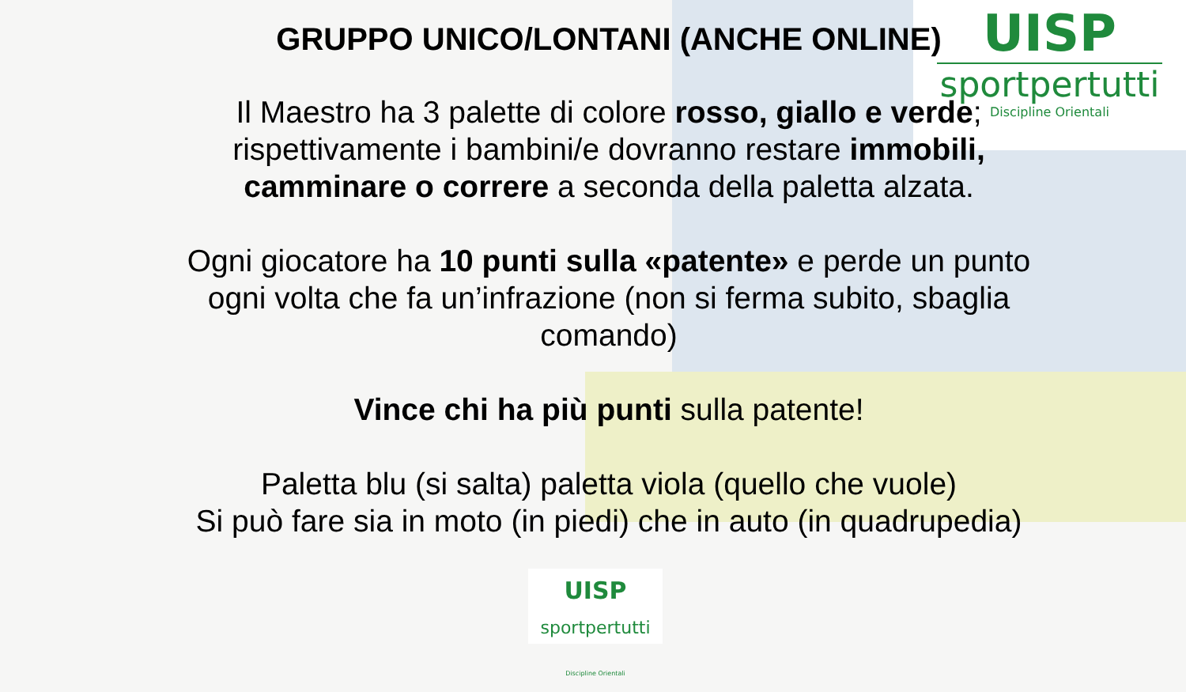UISP
sportpertutti
Discipline Orientali
GRUPPO UNICO/LONTANI (ANCHE ONLINE)
Il Maestro ha 3 palette di colore rosso, giallo e verde; rispettivamente i bambini/e dovranno restare immobili, camminare o correre a seconda della paletta alzata.
Ogni giocatore ha 10 punti sulla «patente» e perde un punto ogni volta che fa un’infrazione (non si ferma subito, sbaglia comando)
Vince chi ha più punti sulla patente!
Paletta blu (si salta) paletta viola (quello che vuole)
Si può fare sia in moto (in piedi) che in auto (in quadrupedia)
UISP
sportpertutti
Discipline Orientali